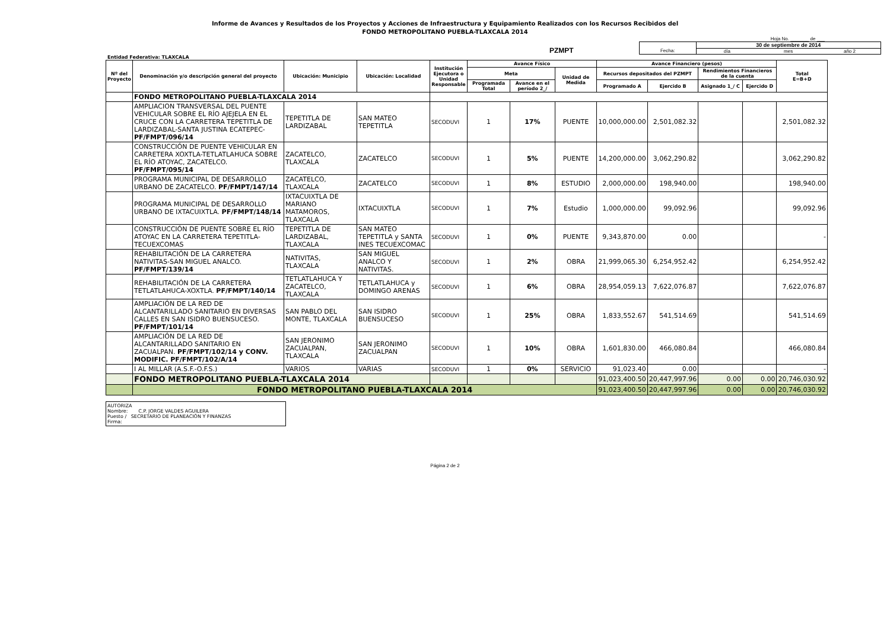Informe de Avances y Resultados de los Proyectos y Acciones de Infraestructura y Equipamiento Realizados con los Recursos Recibidos del
FONDO METROPOLITANO PUEBLA-TLAXCALA 2014
Hoja No. _______ de ___
PZMPT
Fecha:
30 de septiembre de 2014
día mes año 2
Entidad Federativa: TLAXCALA
| Nº del Proyecto | Denominación y/o descripción general del proyecto | Ubicación: Municipio | Ubicación: Localidad | Institución Ejecutora o Unidad Responsable | Avance Físico | | | Avance Financiero (pesos) | | | | Total E=B+D |
| --- | --- | --- | --- | --- | --- | --- | --- | --- | --- | --- | --- | --- |
| | | | | | Meta | | Unidad de Medida | Recursos depositados del PZMPT | | Rendimientos Financieros de la cuenta | | |
| | | | | | Programada Total | Avance en el período 2_/ | | Programado A | Ejercido B | Asignado 1_/ C | Ejercido D | |
| | FONDO METROPOLITANO PUEBLA-TLAXCALA 2014 | | | | | | | | | | | |
| | AMPLIACION TRANSVERSAL DEL PUENTE VEHICULAR SOBRE EL RÍO AJEJELA EN EL CRUCE CON LA CARRETERA TEPETITLA DE LARDIZABAL-SANTA JUSTINA ECATEPEC- PF/FMPT/096/14 | TEPETITLA DE LARDIZABAL | SAN MATEO TEPETITLA | SECODUVI | 1 | 17% | PUENTE | 10,000,000.00 | 2,501,082.32 | | | 2,501,082.32 |
| | CONSTRUCCIÓN DE PUENTE VEHICULAR EN CARRETERA XOXTLA-TETLATLAHUCA SOBRE EL RÍO ATOYAC, ZACATELCO. PF/FMPT/095/14 | ZACATELCO, TLAXCALA | ZACATELCO | SECODUVI | 1 | 5% | PUENTE | 14,200,000.00 | 3,062,290.82 | | | 3,062,290.82 |
| | PROGRAMA MUNICIPAL DE DESARROLLO URBANO DE ZACATELCO. PF/FMPT/147/14 | ZACATELCO, TLAXCALA | ZACATELCO | SECODUVI | 1 | 8% | ESTUDIO | 2,000,000.00 | 198,940.00 | | | 198,940.00 |
| | PROGRAMA MUNICIPAL DE DESARROLLO URBANO DE IXTACUIXTLA. PF/FMPT/148/14 | IXTACUIXTLA DE MARIANO MATAMOROS, TLAXCALA | IXTACUIXTLA | SECODUVI | 1 | 7% | Estudio | 1,000,000.00 | 99,092.96 | | | 99,092.96 |
| | CONSTRUCCIÓN DE PUENTE SOBRE EL RÍO ATOYAC EN LA CARRETERA TEPETITLA-TECUEXCOMAS | TEPETITLA DE LARDIZABAL, TLAXCALA | SAN MATEO TEPETITLA y SANTA INES TECUEXCOMAC | SECODUVI | 1 | 0% | PUENTE | 9,343,870.00 | 0.00 | | | - |
| | REHABILITACIÓN DE LA CARRETERA NATIVITAS-SAN MIGUEL ANALCO. PF/FMPT/139/14 | NATIVITAS, TLAXCALA | SAN MIGUEL ANALCO Y NATIVITAS. | SECODUVI | 1 | 2% | OBRA | 21,999,065.30 | 6,254,952.42 | | | 6,254,952.42 |
| | REHABILITACIÓN DE LA CARRETERA TETLATLAHUCA-XOXTLA. PF/FMPT/140/14 | TETLATLAHUCA Y ZACATELCO, TLAXCALA | TETLATLAHUCA y DOMINGO ARENAS | SECODUVI | 1 | 6% | OBRA | 28,954,059.13 | 7,622,076.87 | | | 7,622,076.87 |
| | AMPLIACIÓN DE LA RED DE ALCANTARILLADO SANITARIO EN DIVERSAS CALLES EN SAN ISIDRO BUENSUCESO. PF/FMPT/101/14 | SAN PABLO DEL MONTE, TLAXCALA | SAN ISIDRO BUENSUCESO | SECODUVI | 1 | 25% | OBRA | 1,833,552.67 | 541,514.69 | | | 541,514.69 |
| | AMPLIACIÓN DE LA RED DE ALCANTARILLADO SANITARIO EN ZACUALPAN. PF/FMPT/102/14 y CONV. MODIFIC. PF/FMPT/102/A/14 | SAN JERONIMO ZACUALPAN, TLAXCALA | SAN JERONIMO ZACUALPAN | SECODUVI | 1 | 10% | OBRA | 1,601,830.00 | 466,080.84 | | | 466,080.84 |
| | I AL MILLAR (A.S.F.-O.F.S.) | VARIOS | VARIAS | SECODUVI | 1 | 0% | SERVICIO | 91,023.40 | 0.00 | | | - |
| | FONDO METROPOLITANO PUEBLA-TLAXCALA 2014 | | | | | | | 91,023,400.50 | 20,447,997.96 | 0.00 | 0.00 | 20,746,030.92 |
| | FONDO METROPOLITANO PUEBLA-TLAXCALA 2014 | | | | | | | 91,023,400.50 | 20,447,997.96 | 0.00 | 0.00 | 20,746,030.92 |
AUTORIZA
Nombre: C.P. JORGE VALDES AGUILERA
Puesto / SECRETARIO DE PLANEACIÓN Y FINANZAS
Firma:
Página 2 de 2